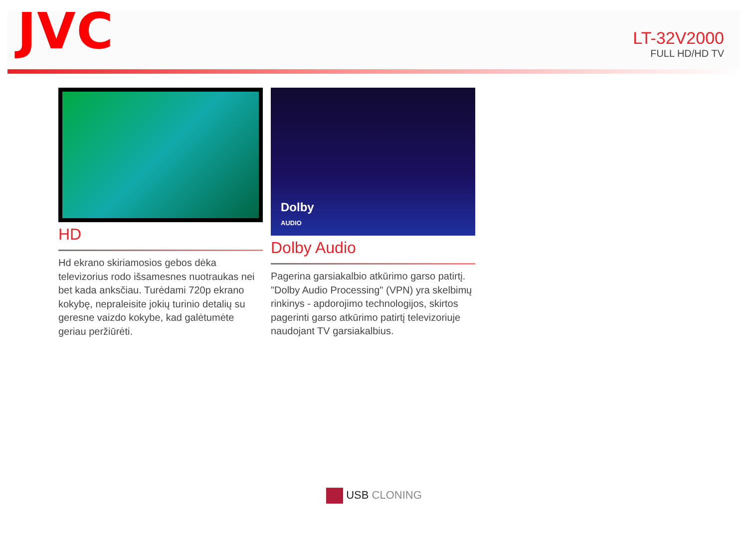JVC
LT-32V2000
FULL HD/HD TV
HD
Hd ekrano skiriamosios gebos dėka televizorius rodo išsamesnes nuotraukas nei bet kada anksčiau. Turėdami 720p ekrano kokybę, nepraleisite jokių turinio detalių su geresne vaizdo kokybe, kad galėtumėte geriau peržiūrėti.
Dolby
AUDIO
Dolby Audio
Pagerina garsiakalbio atkūrimo garso patirtį. "Dolby Audio Processing" (VPN) yra skelbimų rinkinys - apdorojimo technologijos, skirtos pagerinti garso atkūrimo patirtį televizoriuje naudojant TV garsiakalbius.
USB CLONING